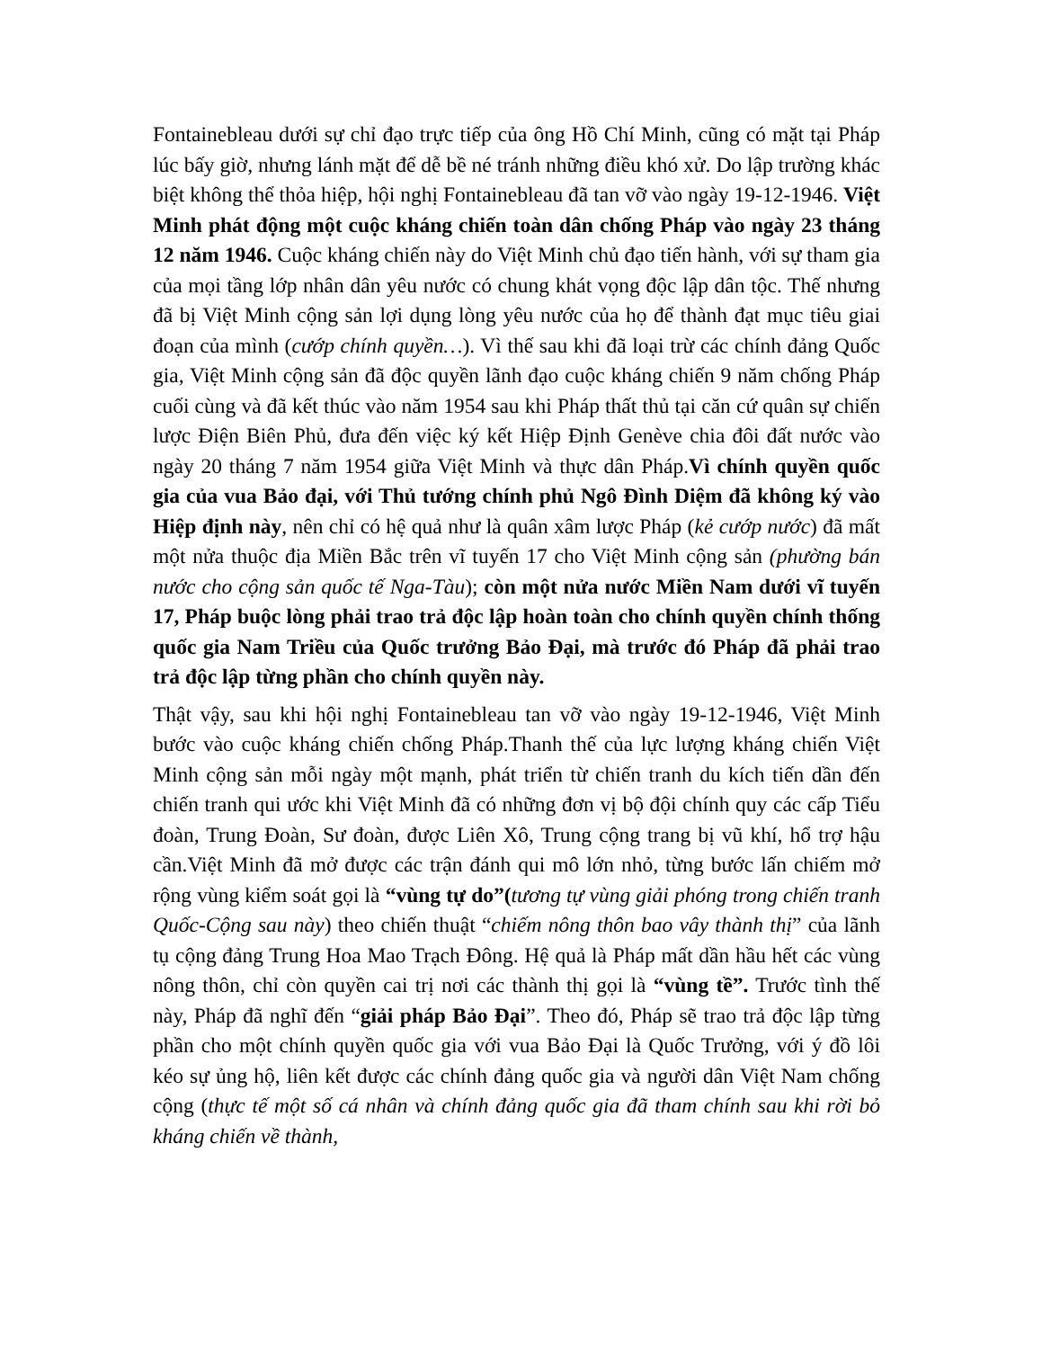Fontainebleau dưới sự chỉ đạo trực tiếp của ông Hồ Chí Minh, cũng có mặt tại Pháp lúc bấy giờ, nhưng lánh mặt để dễ bề né tránh những điều khó xử. Do lập trường khác biệt không thể thỏa hiệp, hội nghị Fontainebleau đã tan vỡ vào ngày 19-12-1946. Việt Minh phát động một cuộc kháng chiến toàn dân chống Pháp vào ngày 23 tháng 12 năm 1946. Cuộc kháng chiến này do Việt Minh chủ đạo tiến hành, với sự tham gia của mọi tầng lớp nhân dân yêu nước có chung khát vọng độc lập dân tộc. Thế nhưng đã bị Việt Minh cộng sản lợi dụng lòng yêu nước của họ để thành đạt mục tiêu giai đoạn của mình (cướp chính quyền…). Vì thế sau khi đã loại trừ các chính đảng Quốc gia, Việt Minh cộng sản đã độc quyền lãnh đạo cuộc kháng chiến 9 năm chống Pháp cuối cùng và đã kết thúc vào năm 1954 sau khi Pháp thất thủ tại căn cứ quân sự chiến lược Điện Biên Phủ, đưa đến việc ký kết Hiệp Định Genève chia đôi đất nước vào ngày 20 tháng 7 năm 1954 giữa Việt Minh và thực dân Pháp.Vì chính quyền quốc gia của vua Bảo đại, với Thủ tướng chính phủ Ngô Đình Diệm đã không ký vào Hiệp định này, nên chỉ có hệ quả như là quân xâm lược Pháp (kẻ cướp nước) đã mất một nửa thuộc địa Miền Bắc trên vĩ tuyến 17 cho Việt Minh cộng sản (phường bán nước cho cộng sản quốc tế Nga-Tàu); còn một nửa nước Miền Nam dưới vĩ tuyến 17, Pháp buộc lòng phải trao trả độc lập hoàn toàn cho chính quyền chính thống quốc gia Nam Triều của Quốc trưởng Bảo Đại, mà trước đó Pháp đã phải trao trả độc lập từng phần cho chính quyền này.
Thật vậy, sau khi hội nghị Fontainebleau tan vỡ vào ngày 19-12-1946, Việt Minh bước vào cuộc kháng chiến chống Pháp.Thanh thế của lực lượng kháng chiến Việt Minh cộng sản mỗi ngày một mạnh, phát triển từ chiến tranh du kích tiến dần đến chiến tranh qui ước khi Việt Minh đã có những đơn vị bộ đội chính quy các cấp Tiểu đoàn, Trung Đoàn, Sư đoàn, được Liên Xô, Trung cộng trang bị vũ khí, hổ trợ hậu cần.Việt Minh đã mở được các trận đánh qui mô lớn nhỏ, từng bước lấn chiếm mở rộng vùng kiểm soát gọi là “vùng tự do”(tương tự vùng giải phóng trong chiến tranh Quốc-Cộng sau này) theo chiến thuật “chiếm nông thôn bao vây thành thị” của lãnh tụ cộng đảng Trung Hoa Mao Trạch Đông. Hệ quả là Pháp mất dần hầu hết các vùng nông thôn, chỉ còn quyền cai trị nơi các thành thị gọi là “vùng tề”. Trước tình thế này, Pháp đã nghĩ đến “giải pháp Bảo Đại”. Theo đó, Pháp sẽ trao trả độc lập từng phần cho một chính quyền quốc gia với vua Bảo Đại là Quốc Trưởng, với ý đồ lôi kéo sự ủng hộ, liên kết được các chính đảng quốc gia và người dân Việt Nam chống cộng (thực tế một số cá nhân và chính đảng quốc gia đã tham chính sau khi rời bỏ kháng chiến về thành,